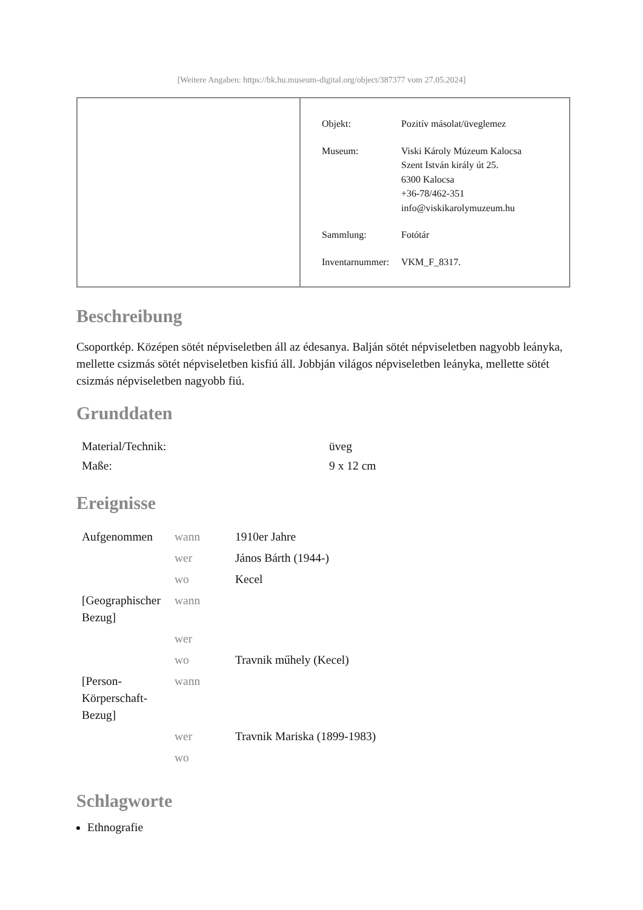[Weitere Angaben: https://bk.hu.museum-digital.org/object/387377 vom 27.05.2024]
| Objekt: | Pozitív másolat/üveglemez |
| Museum: | Viski Károly Múzeum Kalocsa Szent István király út 25. 6300 Kalocsa +36-78/462-351 info@viskikarolymuzeum.hu |
| Sammlung: | Fotótár |
| Inventarnummer: | VKM_F_8317. |
Beschreibung
Csoportkép. Középen sötét népviseletben áll az édesanya. Balján sötét népviseletben nagyobb leányka, mellette csizmás sötét népviseletben kisfiú áll. Jobbján világos népviseletben leányka, mellette sötét csizmás népviseletben nagyobb fiú.
Grunddaten
| Material/Technik: | üveg |
| Maße: | 9 x 12 cm |
Ereignisse
| Aufgenommen | wann | 1910er Jahre |
| | wer | János Bárth (1944-) |
| | wo | Kecel |
| [Geographischer Bezug] | wann | |
| | wer | |
| | wo | Travnik műhely (Kecel) |
| [Person-Körperschaft-Bezug] | wann | |
| | wer | Travnik Mariska (1899-1983) |
| | wo | |
Schlagworte
Ethnografie